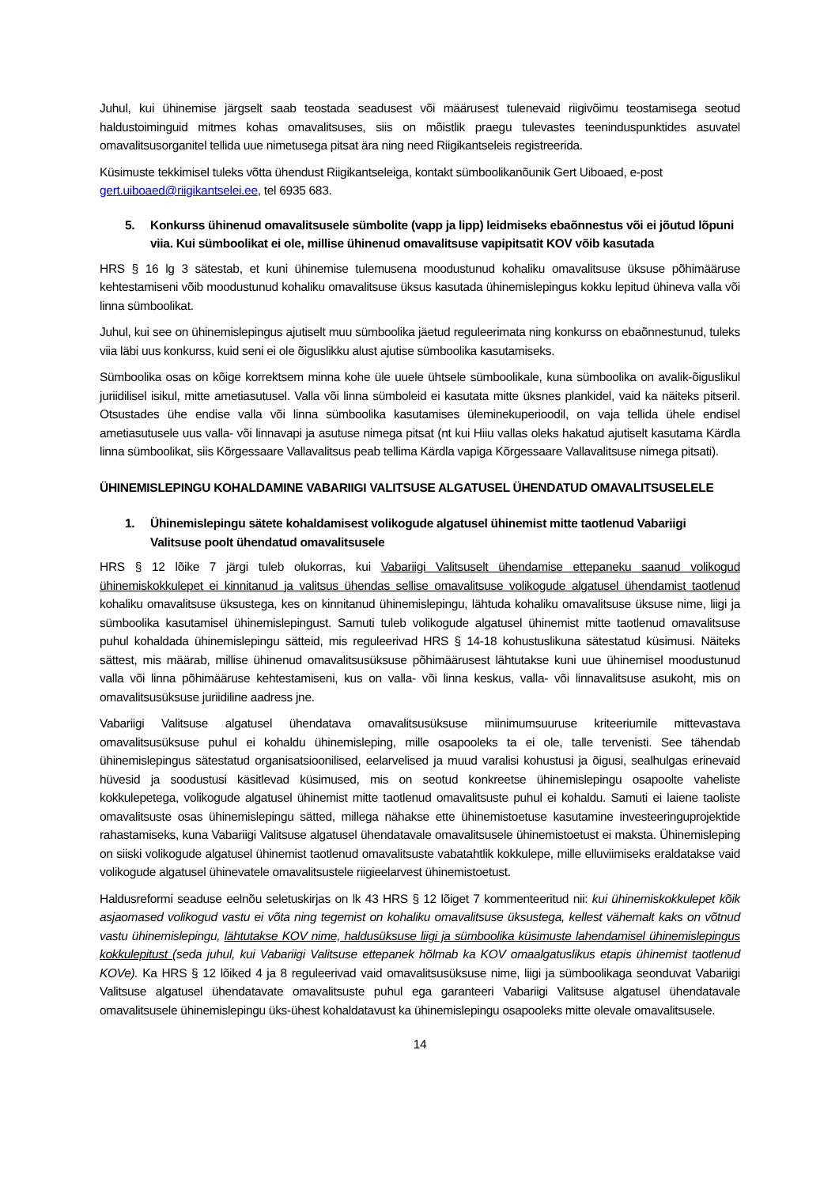Juhul, kui ühinemise järgselt saab teostada seadusest või määrusest tulenevaid riigivõimu teostamisega seotud haldustoiminguid mitmes kohas omavalitsuses, siis on mõistlik praegu tulevastes teeninduspunktides asuvatel omavalitsusorganitel tellida uue nimetusega pitsat ära ning need Riigikantseleis registreerida.
Küsimuste tekkimisel tuleks võtta ühendust Riigikantseleiga, kontakt sümboolikanõunik Gert Uiboaed, e-post gert.uiboaed@riigikantselei.ee, tel 6935 683.
5. Konkurss ühinenud omavalitsusele sümbolite (vapp ja lipp) leidmiseks ebaõnnestus või ei jõutud lõpuni viia. Kui sümboolikat ei ole, millise ühinenud omavalitsuse vapipitsatit KOV võib kasutada
HRS § 16 lg 3 sätestab, et kuni ühinemise tulemusena moodustunud kohaliku omavalitsuse üksuse põhimääruse kehtestamiseni võib moodustunud kohaliku omavalitsuse üksus kasutada ühinemislepingus kokku lepitud ühineva valla või linna sümboolikat.
Juhul, kui see on ühinemislepingus ajutiselt muu sümboolika jäetud reguleerimata ning konkurss on ebaõnnestunud, tuleks viia läbi uus konkurss, kuid seni ei ole õiguslikku alust ajutise sümboolika kasutamiseks.
Sümboolika osas on kõige korrektsem minna kohe üle uuele ühtsele sümboolikale, kuna sümboolika on avalik-õiguslikul juriidilisel isikul, mitte ametiasutusel. Valla või linna sümboleid ei kasutata mitte üksnes plankidel, vaid ka näiteks pitseril. Otsustades ühe endise valla või linna sümboolika kasutamises üleminekuperioodil, on vaja tellida ühele endisel ametiasutusele uus valla- või linnavapi ja asutuse nimega pitsat (nt kui Hiiu vallas oleks hakatud ajutiselt kasutama Kärdla linna sümboolikat, siis Kõrgessaare Vallavalitsus peab tellima Kärdla vapiga Kõrgessaare Vallavalitsuse nimega pitsati).
ÜHINEMISLEPINGU KOHALDAMINE VABARIIGI VALITSUSE ALGATUSEL ÜHENDATUD OMAVALITSUSELELE
1. Ühinemislepingu sätete kohaldamisest volikogude algatusel ühinemist mitte taotlenud Vabariigi Valitsuse poolt ühendatud omavalitsusele
HRS § 12 lõike 7 järgi tuleb olukorras, kui Vabariigi Valitsuselt ühendamise ettepaneku saanud volikogud ühinemiskokkulepet ei kinnitanud ja valitsus ühendas sellise omavalitsuse volikogude algatusel ühendamist taotlenud kohaliku omavalitsuse üksustega, kes on kinnitanud ühinemislepingu, lähtuda kohaliku omavalitsuse üksuse nime, liigi ja sümboolika kasutamisel ühinemislepingust. Samuti tuleb volikogude algatusel ühinemist mitte taotlenud omavalitsuse puhul kohaldada ühinemislepingu sätteid, mis reguleerivad HRS § 14-18 kohustuslikuna sätestatud küsimusi. Näiteks sättest, mis määrab, millise ühinenud omavalitsusüksuse põhimäärusest lähtutakse kuni uue ühinemisel moodustunud valla või linna põhimääruse kehtestamiseni, kus on valla- või linna keskus, valla- või linnavalitsuse asukoht, mis on omavalitsusüksuse juriidiline aadress jne.
Vabariigi Valitsuse algatusel ühendatava omavalitsusüksuse miinimumsuuruse kriteeriumile mittevastava omavalitsusüksuse puhul ei kohaldu ühinemisleping, mille osapooleks ta ei ole, talle tervenisti. See tähendab ühinemislepingus sätestatud organisatsioonilised, eelarvelised ja muud varalisi kohustusi ja õigusi, sealhulgas erinevaid hüvesid ja soodustusi käsitlevad küsimused, mis on seotud konkreetse ühinemislepingu osapoolte vaheliste kokkulepetega, volikogude algatusel ühinemist mitte taotlenud omavalitsuste puhul ei kohaldu. Samuti ei laiene taoliste omavalitsuste osas ühinemislepingu sätted, millega nähakse ette ühinemistoetuse kasutamine investeeringuprojektide rahastamiseks, kuna Vabariigi Valitsuse algatusel ühendatavale omavalitsusele ühinemistoetust ei maksta. Ühinemisleping on siiski volikogude algatusel ühinemist taotlenud omavalitsuste vabatahtlik kokkulepe, mille elluviimiseks eraldatakse vaid volikogude algatusel ühinevatele omavalitsustele riigieelarvest ühinemistoetust.
Haldusreformi seaduse eelnõu seletuskirjas on lk 43 HRS § 12 lõiget 7 kommenteeritud nii: kui ühinemiskokkulepet kõik asjaomased volikogud vastu ei võta ning tegemist on kohaliku omavalitsuse üksustega, kellest vähemalt kaks on võtnud vastu ühinemislepingu, lähtutakse KOV nime, haldusüksuse liigi ja sümboolika küsimuste lahendamisel ühinemislepingus kokkulepitust (seda juhul, kui Vabariigi Valitsuse ettepanek hõlmab ka KOV omaalgatuslikus etapis ühinemist taotlenud KOVe). Ka HRS § 12 lõiked 4 ja 8 reguleerivad vaid omavalitsusüksuse nime, liigi ja sümboolikaga seonduvat Vabariigi Valitsuse algatusel ühendatavate omavalitsuste puhul ega garanteeri Vabariigi Valitsuse algatusel ühendatavale omavalitsusele ühinemislepingu üks-ühest kohaldatavust ka ühinemislepingu osapooleks mitte olevale omavalitsusele.
14